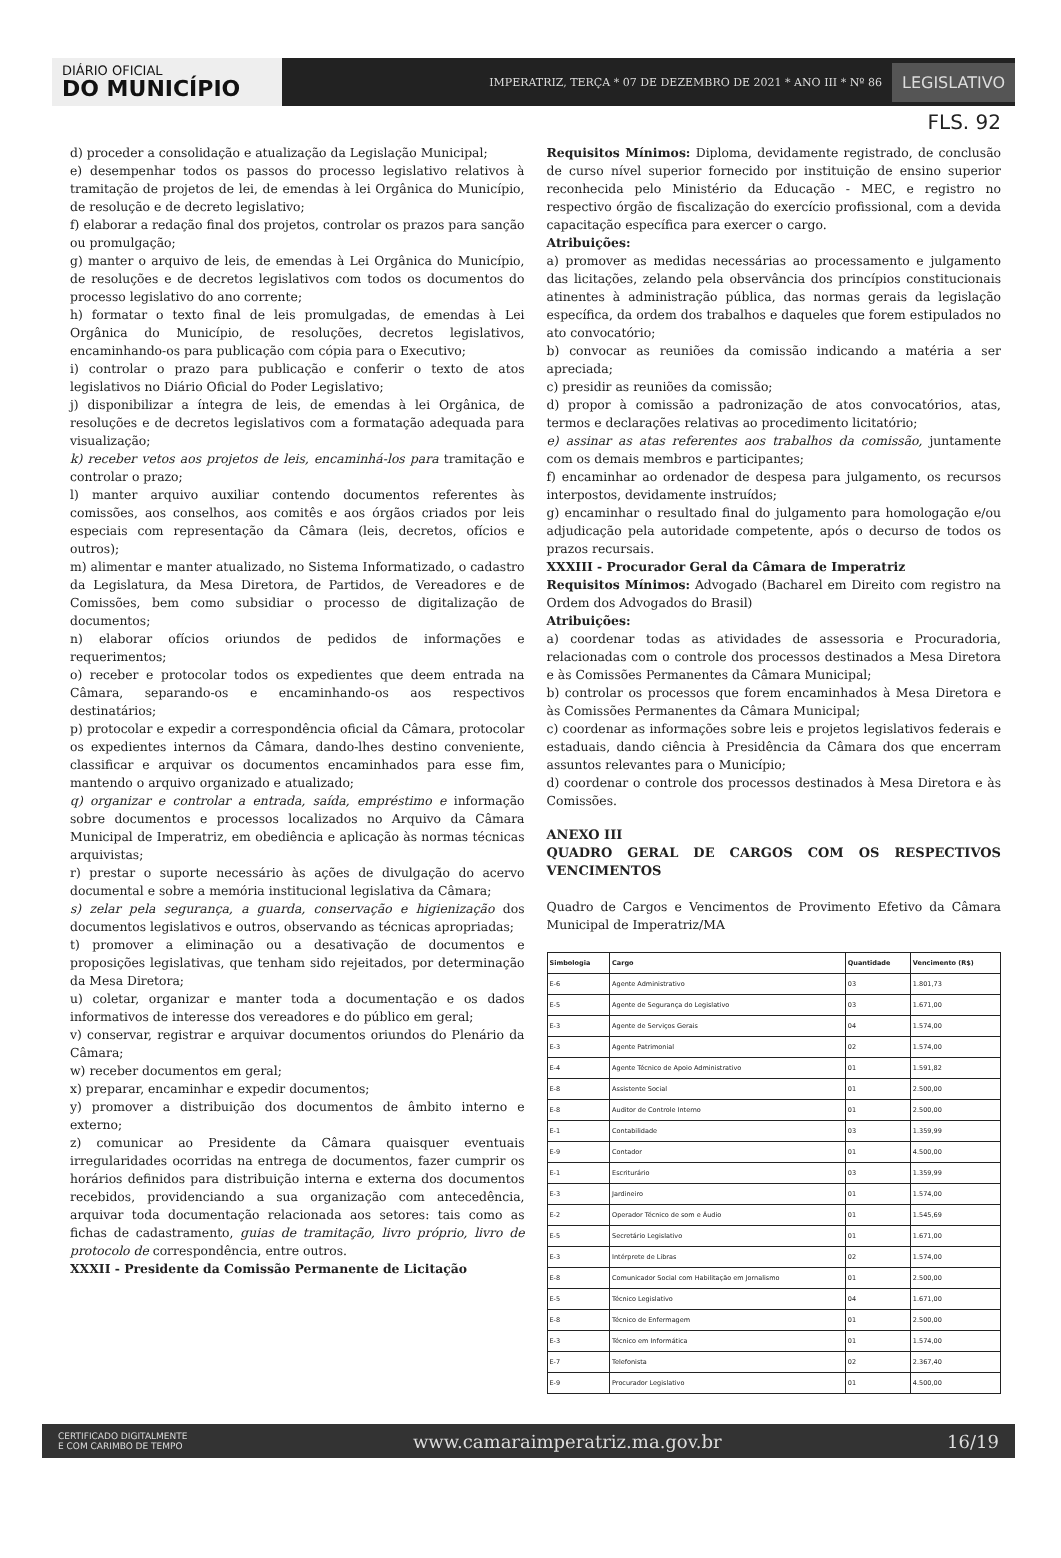DIÁRIO OFICIAL
DO MUNICÍPIO
IMPERATRIZ, TERÇA * 07 DE DEZEMBRO DE 2021 * ANO III * Nº 86
LEGISLATIVO
FLS. 92
d) proceder a consolidação e atualização da Legislação Municipal;
e) desempenhar todos os passos do processo legislativo relativos à tramitação de projetos de lei, de emendas à lei Orgânica do Município, de resolução e de decreto legislativo;
f) elaborar a redação final dos projetos, controlar os prazos para sanção ou promulgação;
g) manter o arquivo de leis, de emendas à Lei Orgânica do Município, de resoluções e de decretos legislativos com todos os documentos do processo legislativo do ano corrente;
h) formatar o texto final de leis promulgadas, de emendas à Lei Orgânica do Município, de resoluções, decretos legislativos, encaminhando-os para publicação com cópia para o Executivo;
i) controlar o prazo para publicação e conferir o texto de atos legislativos no Diário Oficial do Poder Legislativo;
j) disponibilizar a íntegra de leis, de emendas à lei Orgânica, de resoluções e de decretos legislativos com a formatação adequada para visualização;
k) receber vetos aos projetos de leis, encaminhá-los para tramitação e controlar o prazo;
l) manter arquivo auxiliar contendo documentos referentes às comissões, aos conselhos, aos comitês e aos órgãos criados por leis especiais com representação da Câmara (leis, decretos, ofícios e outros);
m) alimentar e manter atualizado, no Sistema Informatizado, o cadastro da Legislatura, da Mesa Diretora, de Partidos, de Vereadores e de Comissões, bem como subsidiar o processo de digitalização de documentos;
n) elaborar ofícios oriundos de pedidos de informações e requerimentos;
o) receber e protocolar todos os expedientes que deem entrada na Câmara, separando-os e encaminhando-os aos respectivos destinatários;
p) protocolar e expedir a correspondência oficial da Câmara, protocolar os expedientes internos da Câmara, dando-lhes destino conveniente, classificar e arquivar os documentos encaminhados para esse fim, mantendo o arquivo organizado e atualizado;
q) organizar e controlar a entrada, saída, empréstimo e informação sobre documentos e processos localizados no Arquivo da Câmara Municipal de Imperatriz, em obediência e aplicação às normas técnicas arquivistas;
r) prestar o suporte necessário às ações de divulgação do acervo documental e sobre a memória institucional legislativa da Câmara;
s) zelar pela segurança, a guarda, conservação e higienização dos documentos legislativos e outros, observando as técnicas apropriadas;
t) promover a eliminação ou a desativação de documentos e proposições legislativas, que tenham sido rejeitados, por determinação da Mesa Diretora;
u) coletar, organizar e manter toda a documentação e os dados informativos de interesse dos vereadores e do público em geral;
v) conservar, registrar e arquivar documentos oriundos do Plenário da Câmara;
w) receber documentos em geral;
x) preparar, encaminhar e expedir documentos;
y) promover a distribuição dos documentos de âmbito interno e externo;
z) comunicar ao Presidente da Câmara quaisquer eventuais irregularidades ocorridas na entrega de documentos, fazer cumprir os horários definidos para distribuição interna e externa dos documentos recebidos, providenciando a sua organização com antecedência, arquivar toda documentação relacionada aos setores: tais como as fichas de cadastramento, guias de tramitação, livro próprio, livro de protocolo de correspondência, entre outros.
XXXII - Presidente da Comissão Permanente de Licitação
Requisitos Mínimos: Diploma, devidamente registrado, de conclusão de curso nível superior fornecido por instituição de ensino superior reconhecida pelo Ministério da Educação - MEC, e registro no respectivo órgão de fiscalização do exercício profissional, com a devida capacitação específica para exercer o cargo.
Atribuições:
a) promover as medidas necessárias ao processamento e julgamento das licitações, zelando pela observância dos princípios constitucionais atinentes à administração pública, das normas gerais da legislação específica, da ordem dos trabalhos e daqueles que forem estipulados no ato convocatório;
b) convocar as reuniões da comissão indicando a matéria a ser apreciada;
c) presidir as reuniões da comissão;
d) propor à comissão a padronização de atos convocatórios, atas, termos e declarações relativas ao procedimento licitatório;
e) assinar as atas referentes aos trabalhos da comissão, juntamente com os demais membros e participantes;
f) encaminhar ao ordenador de despesa para julgamento, os recursos interpostos, devidamente instruídos;
g) encaminhar o resultado final do julgamento para homologação e/ou adjudicação pela autoridade competente, após o decurso de todos os prazos recursais.
XXXIII - Procurador Geral da Câmara de Imperatriz
Requisitos Mínimos: Advogado (Bacharel em Direito com registro na Ordem dos Advogados do Brasil)
Atribuições:
a) coordenar todas as atividades de assessoria e Procuradoria, relacionadas com o controle dos processos destinados a Mesa Diretora e às Comissões Permanentes da Câmara Municipal;
b) controlar os processos que forem encaminhados à Mesa Diretora e às Comissões Permanentes da Câmara Municipal;
c) coordenar as informações sobre leis e projetos legislativos federais e estaduais, dando ciência à Presidência da Câmara dos que encerram assuntos relevantes para o Município;
d) coordenar o controle dos processos destinados à Mesa Diretora e às Comissões.
ANEXO III
QUADRO GERAL DE CARGOS COM OS RESPECTIVOS VENCIMENTOS
Quadro de Cargos e Vencimentos de Provimento Efetivo da Câmara Municipal de Imperatriz/MA
| Simbologia | Cargo | Quantidade | Vencimento (R$) |
| --- | --- | --- | --- |
| E-6 | Agente Administrativo | 03 | 1.801,73 |
| E-5 | Agente de Segurança do Legislativo | 03 | 1.671,00 |
| E-3 | Agente de Serviços Gerais | 04 | 1.574,00 |
| E-3 | Agente Patrimonial | 02 | 1.574,00 |
| E-4 | Agente Técnico de Apoio Administrativo | 01 | 1.591,82 |
| E-8 | Assistente Social | 01 | 2.500,00 |
| E-8 | Auditor de Controle Interno | 01 | 2.500,00 |
| E-1 | Contabilidade | 03 | 1.359,99 |
| E-9 | Contador | 01 | 4.500,00 |
| E-1 | Escriturário | 03 | 1.359,99 |
| E-3 | Jardineiro | 01 | 1.574,00 |
| E-2 | Operador Técnico de som e Áudio | 01 | 1.545,69 |
| E-5 | Secretário Legislativo | 01 | 1.671,00 |
| E-3 | Intérprete de Libras | 02 | 1.574,00 |
| E-8 | Comunicador Social com Habilitação em Jornalismo | 01 | 2.500,00 |
| E-5 | Técnico Legislativo | 04 | 1.671,00 |
| E-8 | Técnico de Enfermagem | 01 | 2.500,00 |
| E-3 | Técnico em Informática | 01 | 1.574,00 |
| E-7 | Telefonista | 02 | 2.367,40 |
| E-9 | Procurador Legislativo | 01 | 4.500,00 |
CERTIFICADO DIGITALMENTE
E COM CARIMBO DE TEMPO www.camaraimperatriz.ma.gov.br 16/19